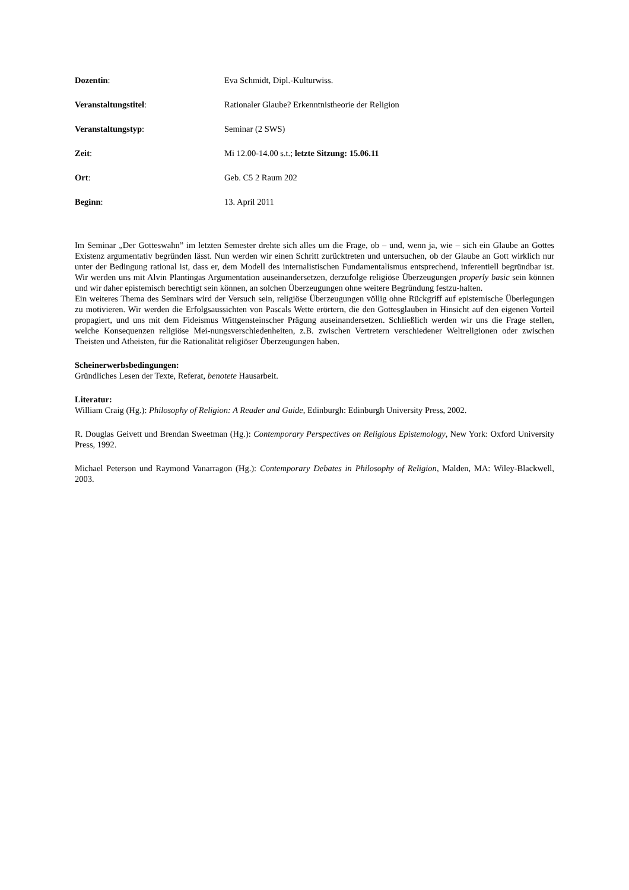Dozentin: Eva Schmidt, Dipl.-Kulturwiss.
Veranstaltungstitel: Rationaler Glaube? Erkenntnistheorie der Religion
Veranstaltungstyp: Seminar (2 SWS)
Zeit: Mi 12.00-14.00 s.t.; letzte Sitzung: 15.06.11
Ort: Geb. C5 2 Raum 202
Beginn: 13. April 2011
Im Seminar „Der Gotteswahn” im letzten Semester drehte sich alles um die Frage, ob – und, wenn ja, wie – sich ein Glaube an Gottes Existenz argumentativ begründen lässt. Nun werden wir einen Schritt zurücktreten und untersuchen, ob der Glaube an Gott wirklich nur unter der Bedingung rational ist, dass er, dem Modell des internalistischen Fundamentalismus entsprechend, inferentiell begründbar ist. Wir werden uns mit Alvin Plantingas Argumentation auseinandersetzen, derzufolge religiöse Überzeugungen properly basic sein können und wir daher epistemisch berechtigt sein können, an solchen Überzeugungen ohne weitere Begründung festzu-halten.
Ein weiteres Thema des Seminars wird der Versuch sein, religiöse Überzeugungen völlig ohne Rückgriff auf epistemische Überlegungen zu motivieren. Wir werden die Erfolgsaussichten von Pascals Wette erörtern, die den Gottesglauben in Hinsicht auf den eigenen Vorteil propagiert, und uns mit dem Fideismus Wittgensteinscher Prägung auseinandersetzen. Schließlich werden wir uns die Frage stellen, welche Konsequenzen religiöse Mei-nungsverschiedenheiten, z.B. zwischen Vertretern verschiedener Weltreligionen oder zwischen Theisten und Atheisten, für die Rationalität religiöser Überzeugungen haben.
Scheinerwerbsbedingungen:
Gründliches Lesen der Texte, Referat, benotete Hausarbeit.
Literatur:
William Craig (Hg.): Philosophy of Religion: A Reader and Guide, Edinburgh: Edinburgh University Press, 2002.
R. Douglas Geivett und Brendan Sweetman (Hg.): Contemporary Perspectives on Religious Epistemology, New York: Oxford University Press, 1992.
Michael Peterson und Raymond Vanarragon (Hg.): Contemporary Debates in Philosophy of Religion, Malden, MA: Wiley-Blackwell, 2003.